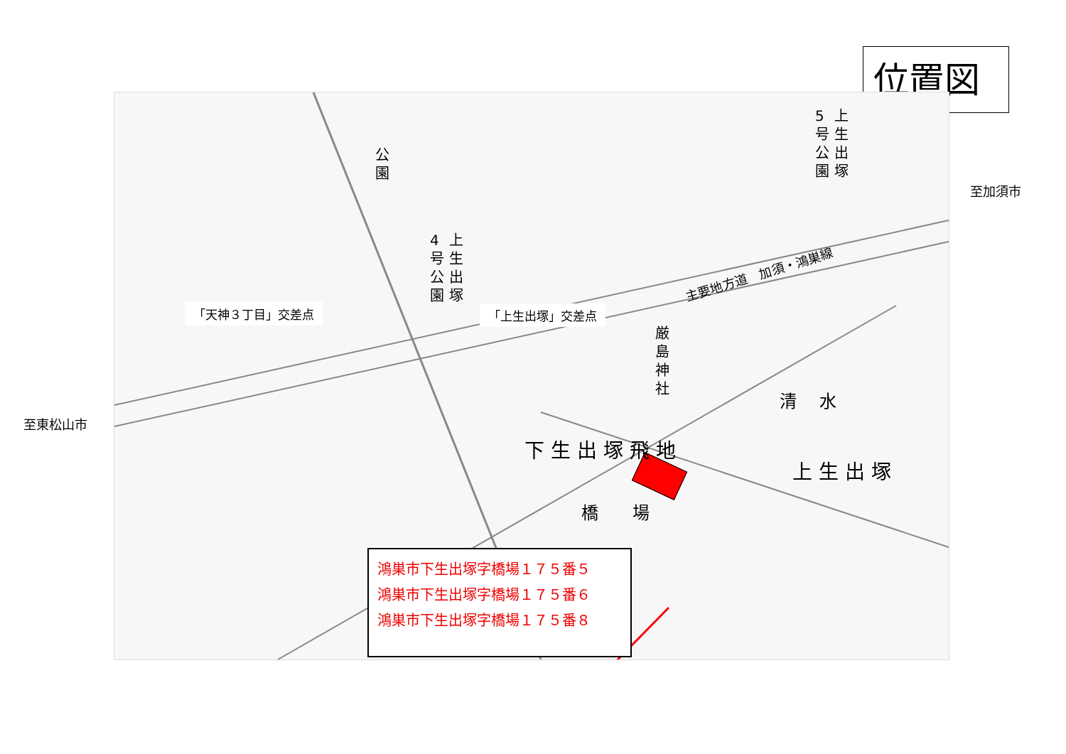位置図
公
園
4
号
公
園
上
生
出
塚
5
号
公
園
上
生
出
塚
厳
島
神
社
下 生 出 塚 飛 地
上 生 出 塚
清　 水
橋　　場
主要地方道　加須・鴻巣線
「天神３丁目」交差点 「上生出塚」交差点
至加須市
至東松山市
鴻巣市下生出塚字橋場１７５番５
鴻巣市下生出塚字橋場１７５番６
鴻巣市下生出塚字橋場１７５番８